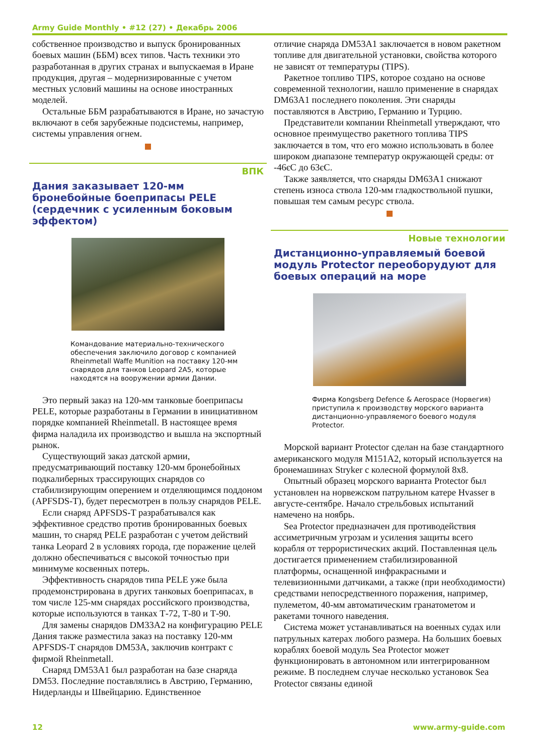Army Guide Monthly • #12 (27) • Декабрь 2006
собственное производство и выпуск бронированных боевых машин (ББМ) всех типов. Часть техники это разработанная в других странах и выпускаемая в Иране продукция, другая – модернизированные с учетом местных условий машины на основе иностранных моделей.
Остальные ББМ разрабатываются в Иране, но зачастую включают в себя зарубежные подсистемы, например, системы управления огнем.
ВПК
Дания заказывает 120-мм бронебойные боеприпасы PELE (сердечник с усиленным боковым эффектом)
Командование материально-технического обеспечения заключило договор с компанией Rheinmetall Waffe Munition на поставку 120-мм снарядов для танков Leopard 2A5, которые находятся на вооружении армии Дании.
Это первый заказ на 120-мм танковые боеприпасы PELE, которые разработаны в Германии в инициативном порядке компанией Rheinmetall. В настоящее время фирма наладила их производство и вышла на экспортный рынок.
Существующий заказ датской армии, предусматривающий поставку 120-мм бронебойных подкалиберных трассирующих снарядов со стабилизирующим оперением и отделяющимся поддоном (APFSDS-T), будет пересмотрен в пользу снарядов PELE.
Если снаряд APFSDS-T разрабатывался как эффективное средство против бронированных боевых машин, то снаряд PELE разработан с учетом действий танка Leopard 2 в условиях города, где поражение целей должно обеспечиваться с высокой точностью при минимуме косвенных потерь.
Эффективность снарядов типа PELE уже была продемонстрирована в других танковых боеприпасах, в том числе 125-мм снарядах российского производства, которые используются в танках Т-72, Т-80 и Т-90.
Для замены снарядов DM33A2 на конфигурацию PELE Дания также разместила заказ на поставку 120-мм APFSDS-T снарядов DM53A, заключив контракт с фирмой Rheinmetall.
Снаряд DM53A1 был разработан на базе снаряда DM53. Последние поставлялись в Австрию, Германию, Нидерланды и Швейцарию. Единственное
отличие снаряда DM53A1 заключается в новом ракетном топливе для двигательной установки, свойства которого не зависят от температуры (TIPS).
Ракетное топливо TIPS, которое создано на основе современной технологии, нашло применение в снарядах DM63A1 последнего поколения. Эти снаряды поставляются в Австрию, Германию и Турцию.
Представители компании Rheinmetall утверждают, что основное преимущество ракетного топлива TIPS заключается в том, что его можно использовать в более широком диапазоне температур окружающей среды: от -46єC до 63єC.
Также заявляется, что снаряды DM63A1 снижают степень износа ствола 120-мм гладкоствольной пушки, повышая тем самым ресурс ствола.
Новые технологии
Дистанционно-управляемый боевой модуль Protector переоборудуют для боевых операций на море
Фирма Kongsberg Defence & Aerospace (Норвегия) приступила к производству морского варианта дистанционно-управляемого боевого модуля Protector.
Морской вариант Protector сделан на базе стандартного американского модуля M151A2, который используется на бронемашинах Stryker с колесной формулой 8x8.
Опытный образец морского варианта Protector был установлен на норвежском патрульном катере Hvasser в августе-сентябре. Начало стрельбовых испытаний намечено на ноябрь.
Sea Protector предназначен для противодействия ассиметричным угрозам и усиления защиты всего корабля от террористических акций. Поставленная цель достигается применением стабилизированной платформы, оснащенной инфракрасными и телевизионными датчиками, а также (при необходимости) средствами непосредственного поражения, например, пулеметом, 40-мм автоматическим гранатометом и ракетами точного наведения.
Система может устанавливаться на военных судах или патрульных катерах любого размера. На больших боевых кораблях боевой модуль Sea Protector может функционировать в автономном или интегрированном режиме. В последнем случае несколько установок Sea Protector связаны единой
12 www.army-guide.com